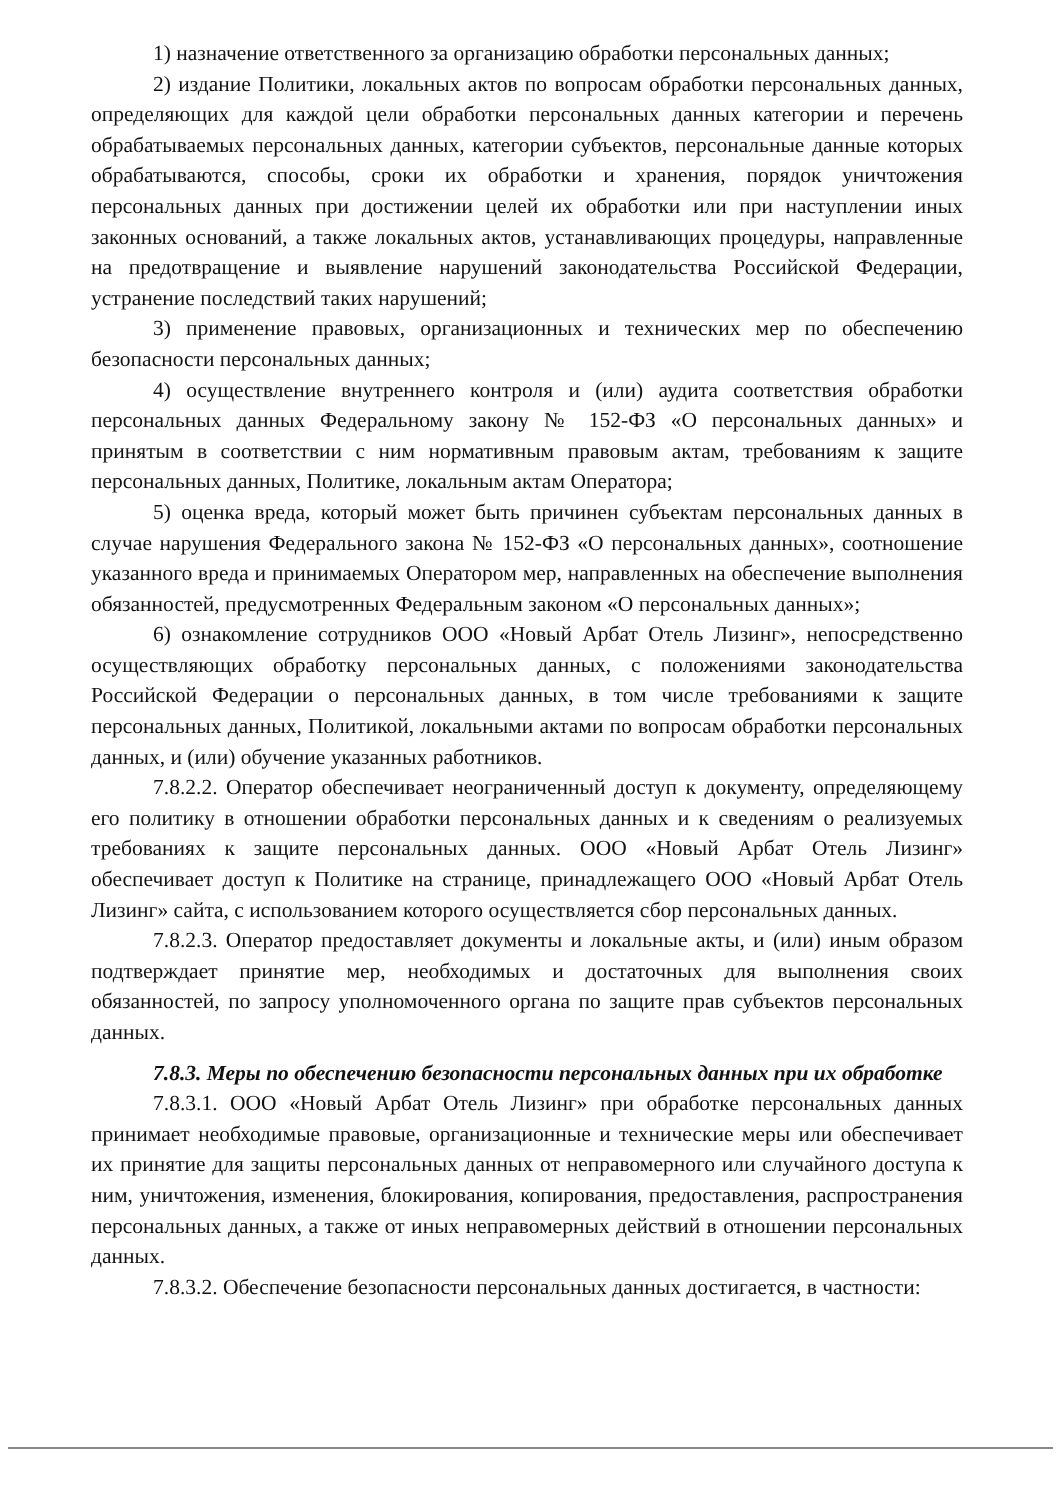1) назначение ответственного за организацию обработки персональных данных;
2) издание Политики, локальных актов по вопросам обработки персональных данных, определяющих для каждой цели обработки персональных данных категории и перечень обрабатываемых персональных данных, категории субъектов, персональные данные которых обрабатываются, способы, сроки их обработки и хранения, порядок уничтожения персональных данных при достижении целей их обработки или при наступлении иных законных оснований, а также локальных актов, устанавливающих процедуры, направленные на предотвращение и выявление нарушений законодательства Российской Федерации, устранение последствий таких нарушений;
3) применение правовых, организационных и технических мер по обеспечению безопасности персональных данных;
4) осуществление внутреннего контроля и (или) аудита соответствия обработки персональных данных Федеральному закону № 152-ФЗ «О персональных данных» и принятым в соответствии с ним нормативным правовым актам, требованиям к защите персональных данных, Политике, локальным актам Оператора;
5) оценка вреда, который может быть причинен субъектам персональных данных в случае нарушения Федерального закона № 152-ФЗ «О персональных данных», соотношение указанного вреда и принимаемых Оператором мер, направленных на обеспечение выполнения обязанностей, предусмотренных Федеральным законом «О персональных данных»;
6) ознакомление сотрудников ООО «Новый Арбат Отель Лизинг», непосредственно осуществляющих обработку персональных данных, с положениями законодательства Российской Федерации о персональных данных, в том числе требованиями к защите персональных данных, Политикой, локальными актами по вопросам обработки персональных данных, и (или) обучение указанных работников.
7.8.2.2. Оператор обеспечивает неограниченный доступ к документу, определяющему его политику в отношении обработки персональных данных и к сведениям о реализуемых требованиях к защите персональных данных. ООО «Новый Арбат Отель Лизинг» обеспечивает доступ к Политике на странице, принадлежащего ООО «Новый Арбат Отель Лизинг» сайта, с использованием которого осуществляется сбор персональных данных.
7.8.2.3. Оператор предоставляет документы и локальные акты, и (или) иным образом подтверждает принятие мер, необходимых и достаточных для выполнения своих обязанностей, по запросу уполномоченного органа по защите прав субъектов персональных данных.
7.8.3. Меры по обеспечению безопасности персональных данных при их обработке
7.8.3.1. ООО «Новый Арбат Отель Лизинг» при обработке персональных данных принимает необходимые правовые, организационные и технические меры или обеспечивает их принятие для защиты персональных данных от неправомерного или случайного доступа к ним, уничтожения, изменения, блокирования, копирования, предоставления, распространения персональных данных, а также от иных неправомерных действий в отношении персональных данных.
7.8.3.2. Обеспечение безопасности персональных данных достигается, в частности: